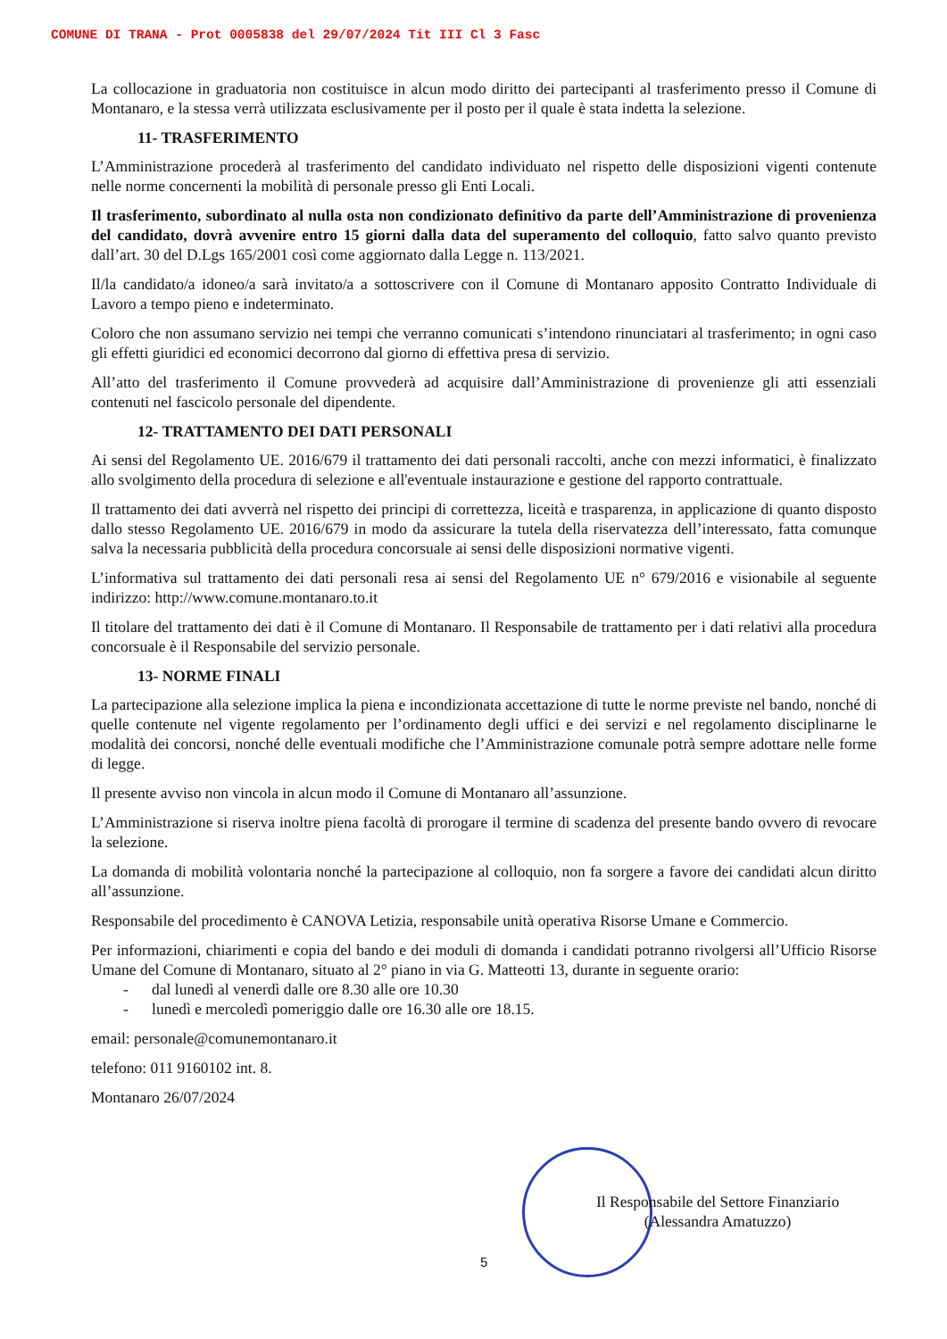COMUNE DI TRANA - Prot 0005838 del 29/07/2024 Tit III Cl 3 Fasc
La collocazione in graduatoria non costituisce in alcun modo diritto dei partecipanti al trasferimento presso il Comune di Montanaro, e la stessa verrà utilizzata esclusivamente per il posto per il quale è stata indetta la selezione.
11- TRASFERIMENTO
L’Amministrazione procederà al trasferimento del candidato individuato nel rispetto delle disposizioni vigenti contenute nelle norme concernenti la mobilità di personale presso gli Enti Locali.
Il trasferimento, subordinato al nulla osta non condizionato definitivo da parte dell’Amministrazione di provenienza del candidato, dovrà avvenire entro 15 giorni dalla data del superamento del colloquio, fatto salvo quanto previsto dall’art. 30 del D.Lgs 165/2001 così come aggiornato dalla Legge n. 113/2021.
Il/la candidato/a idoneo/a sarà invitato/a a sottoscrivere con il Comune di Montanaro apposito Contratto Individuale di Lavoro a tempo pieno e indeterminato.
Coloro che non assumano servizio nei tempi che verranno comunicati s’intendono rinunciatari al trasferimento; in ogni caso gli effetti giuridici ed economici decorrono dal giorno di effettiva presa di servizio.
All’atto del trasferimento il Comune provvederà ad acquisire dall’Amministrazione di provenienze gli atti essenziali contenuti nel fascicolo personale del dipendente.
12- TRATTAMENTO DEI DATI PERSONALI
Ai sensi del Regolamento UE. 2016/679 il trattamento dei dati personali raccolti, anche con mezzi informatici, è finalizzato allo svolgimento della procedura di selezione e all'eventuale instaurazione e gestione del rapporto contrattuale.
Il trattamento dei dati avverrà nel rispetto dei principi di correttezza, liceità e trasparenza, in applicazione di quanto disposto dallo stesso Regolamento UE. 2016/679 in modo da assicurare la tutela della riservatezza dell’interessato, fatta comunque salva la necessaria pubblicità della procedura concorsuale ai sensi delle disposizioni normative vigenti.
L’informativa sul trattamento dei dati personali resa ai sensi del Regolamento UE n° 679/2016 e visionabile al seguente indirizzo: http://www.comune.montanaro.to.it
Il titolare del trattamento dei dati è il Comune di Montanaro. Il Responsabile de trattamento per i dati relativi alla procedura concorsuale è il Responsabile del servizio personale.
13- NORME FINALI
La partecipazione alla selezione implica la piena e incondizionata accettazione di tutte le norme previste nel bando, nonché di quelle contenute nel vigente regolamento per l’ordinamento degli uffici e dei servizi e nel regolamento disciplinarne le modalità dei concorsi, nonché delle eventuali modifiche che l’Amministrazione comunale potrà sempre adottare nelle forme di legge.
Il presente avviso non vincola in alcun modo il Comune di Montanaro all’assunzione.
L’Amministrazione si riserva inoltre piena facoltà di prorogare il termine di scadenza del presente bando ovvero di revocare la selezione.
La domanda di mobilità volontaria nonché la partecipazione al colloquio, non fa sorgere a favore dei candidati alcun diritto all’assunzione.
Responsabile del procedimento è CANOVA Letizia, responsabile unità operativa Risorse Umane e Commercio.
Per informazioni, chiarimenti e copia del bando e dei moduli di domanda i candidati potranno rivolgersi all’Ufficio Risorse Umane del Comune di Montanaro, situato al 2° piano in via G. Matteotti 13, durante in seguente orario:
- dal lunedì al venerdì dalle ore 8.30 alle ore 10.30
- lunedì e mercoledì pomeriggio dalle ore 16.30 alle ore 18.15.
email: personale@comunemontanaro.it
telefono: 011 9160102 int. 8.
Montanaro 26/07/2024
Il Responsabile del Settore Finanziario
(Alessandra Amatuzzo)
5